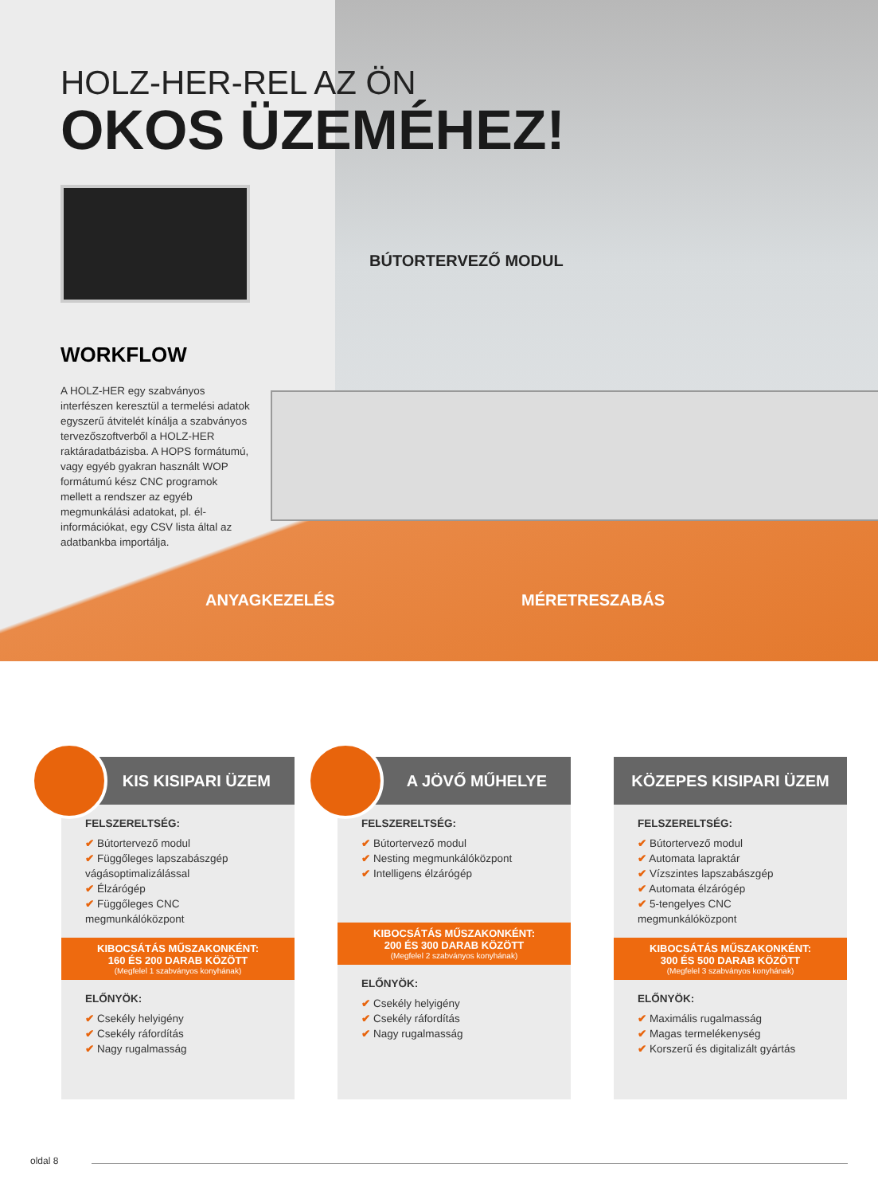HOLZ-HER-REL AZ ÖN
OKOS ÜZEMÉHEZ!
WORKFLOW
A HOLZ-HER egy szabványos interfészen keresztül a termelési adatok egyszerű átvitelét kínálja a szabványos tervezőszoftverből a HOLZ-HER raktáradatbázisba. A HOPS formátumú, vagy egyéb gyakran használt WOP formátumú kész CNC programok mellett a rendszer az egyéb megmunkálási adatokat, pl. él-információkat, egy CSV lista által az adatbankba importálja.
BÚTORTERVEZŐ MODUL
ANYAGKEZELÉS MÉRETRESZABÁS
KIS KISIPARI ÜZEM
FELSZERELTSÉG:
✔ Bútortervező modul
✔ Függőleges lapszabászgép vágásoptimalizálással
✔ Élzárógép
✔ Függőleges CNC megmunkálóközpont
KIBOCSÁTÁS MŰSZAKONKÉNT:
160 ÉS 200 DARAB KÖZÖTT
(Megfelel 1 szabványos konyhának)
ELŐNYÖK:
✔ Csekély helyigény
✔ Csekély ráfordítás
✔ Nagy rugalmasság
A JÖVŐ MŰHELYE
FELSZERELTSÉG:
✔ Bútortervező modul
✔ Nesting megmunkálóközpont
✔ Intelligens élzárógép
KIBOCSÁTÁS MŰSZAKONKÉNT:
200 ÉS 300 DARAB KÖZÖTT
(Megfelel 2 szabványos konyhának)
ELŐNYÖK:
✔ Csekély helyigény
✔ Csekély ráfordítás
✔ Nagy rugalmasság
KÖZEPES KISIPARI ÜZEM
FELSZERELTSÉG:
✔ Bútortervező modul
✔ Automata lapraktár
✔ Vízszintes lapszabászgép
✔ Automata élzárógép
✔ 5-tengelyes CNC megmunkálóközpont
KIBOCSÁTÁS MŰSZAKONKÉNT:
300 ÉS 500 DARAB KÖZÖTT
(Megfelel 3 szabványos konyhának)
ELŐNYÖK:
✔ Maximális rugalmasság
✔ Magas termelékenység
✔ Korszerű és digitalizált gyártás
oldal 8